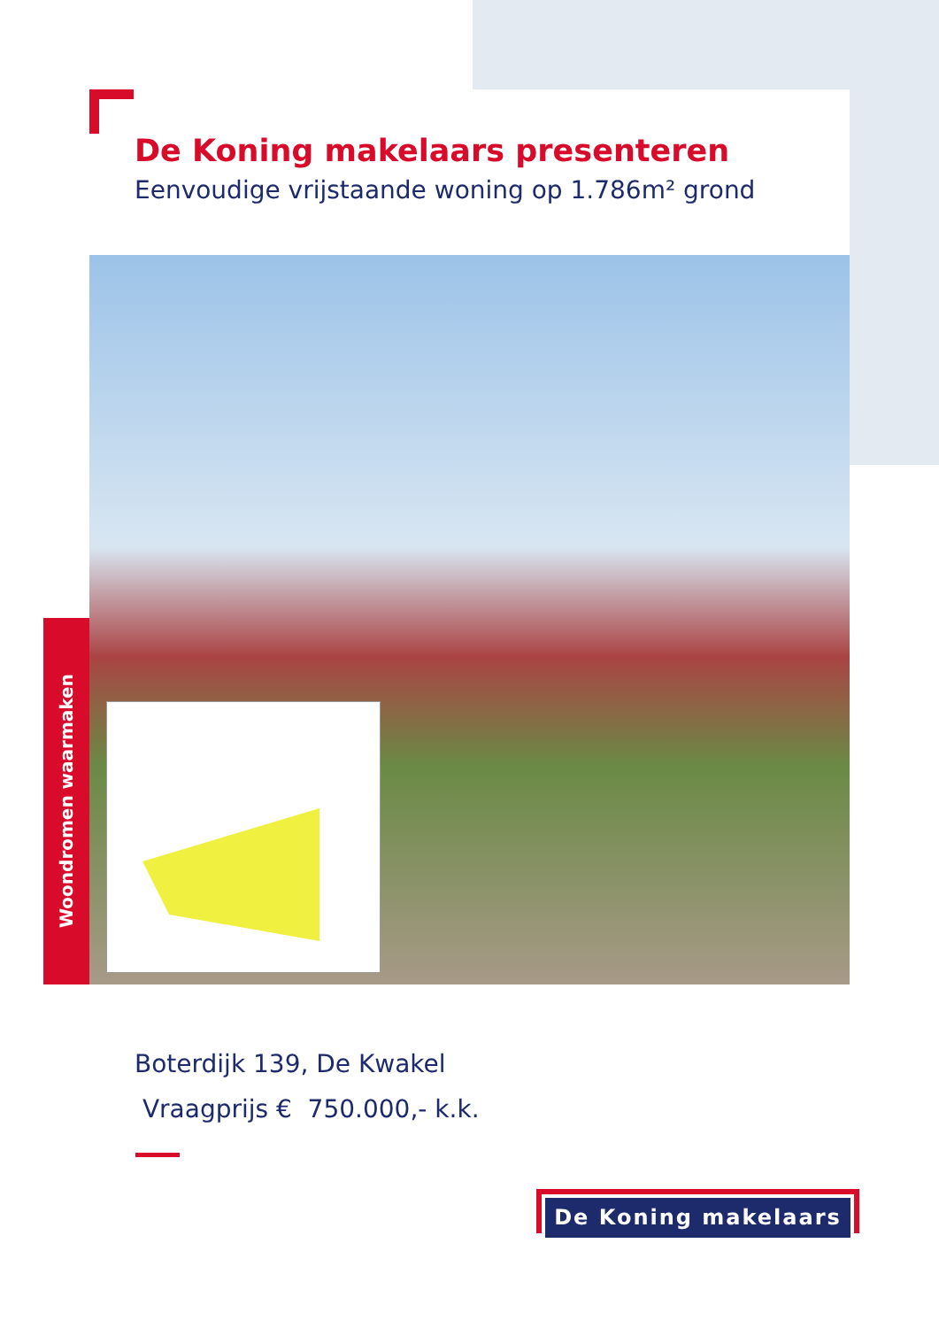De Koning makelaars presenteren
Eenvoudige vrijstaande woning op 1.786m² grond
Woondromen waarmaken
Boterdijk 139, De Kwakel
Vraagprijs € 750.000,- k.k.
De Koning makelaars